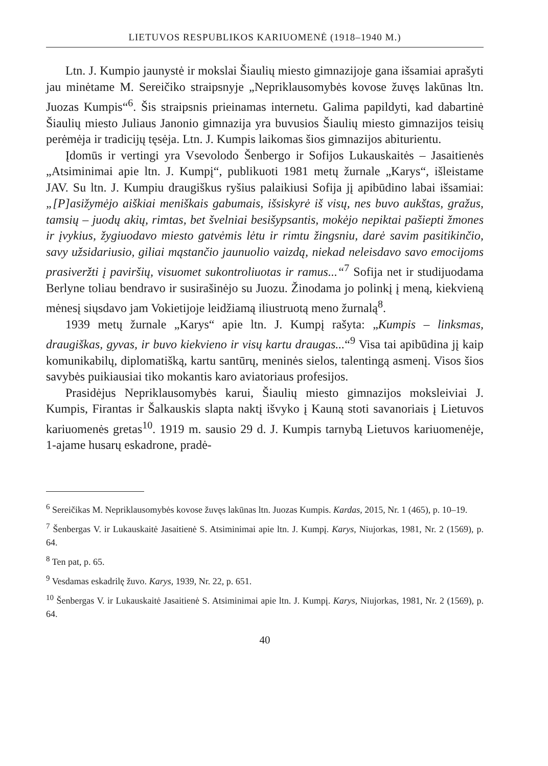LIETUVOS RESPUBLIKOS KARIUOMENĖ (1918–1940 M.)
Ltn. J. Kumpio jaunystė ir mokslai Šiaulių miesto gimnazijoje gana išsamiai aprašyti jau minėtame M. Sereičiko straipsnyje „Nepriklausomybės kovose žuvęs lakūnas ltn. Juozas Kumpis“<sup>6</sup>. Šis straipsnis prieinamas internetu. Galima papildyti, kad dabartinė Šiaulių miesto Juliaus Janonio gimnazija yra buvusios Šiaulių miesto gimnazijos teisių perėmėja ir tradicijų tęsėja. Ltn. J. Kumpis laikomas šios gimnazijos abiturientu.
Įdomūs ir vertingi yra Vsevolodo Šenbergo ir Sofijos Lukauskaitės – Jasaitienės „Atsiminimai apie ltn. J. Kumpį“, publikuoti 1981 metų žurnale „Karys“, išleistame JAV. Su ltn. J. Kumpiu draugiškus ryšius palaikiusi Sofija jį apibūdino labai išsamiai: „[P]asižymėjo aiškiai meniškais gabumais, išsiskyrė iš visų, nes buvo aukštas, gražus, tamsių – juodų akių, rimtas, bet švelniai besišypsantis, mokėjo nepiktai pašiepti žmones ir įvykius, žygiuodavo miesto gatvėmis lėtu ir rimtu žingsniu, darė savim pasitikinčio, savy užsidariusio, giliai mąstančio jaunuolio vaizdą, niekad neleisdavo savo emocijoms prasiveržti į paviršių, visuomet sukontroliuotas ir ramus...“<sup>7</sup> Sofija net ir studijuodama Berlyne toliau bendravo ir susirašinėjo su Juozu. Žinodama jo polinkį į meną, kiekvieną mėnesį siųsdavo jam Vokietijoje leidžiamą iliustruotą meno žurnalą<sup>8</sup>.
1939 metų žurnale „Karys“ apie ltn. J. Kumpį rašyta: „Kumpis – linksmas, draugiškas, gyvas, ir buvo kiekvieno ir visų kartu draugas...“<sup>9</sup> Visa tai apibūdina jį kaip komunikabilų, diplomatišką, kartu santūrų, meninės sielos, talentingą asmenį. Visos šios savybės puikiausiai tiko mokantis karo aviatoriaus profesijos.
Prasidėjus Nepriklausomybės karui, Šiaulių miesto gimnazijos moksleiviai J. Kumpis, Firantas ir Šalkauskis slapta naktį išvyko į Kauną stoti savanoriais į Lietuvos kariuomenės gretas<sup>10</sup>. 1919 m. sausio 29 d. J. Kumpis tarnybą Lietuvos kariuomenėje, 1-ajame husarų eskadrone, pradė-
<sup>6</sup> Sereičikas M. Nepriklausomybės kovose žuvęs lakūnas ltn. Juozas Kumpis. Kardas, 2015, Nr. 1 (465), p. 10–19.
<sup>7</sup> Šenbergas V. ir Lukauskaitė Jasaitienė S. Atsiminimai apie ltn. J. Kumpį. Karys, Niujorkas, 1981, Nr. 2 (1569), p. 64.
<sup>8</sup> Ten pat, p. 65.
<sup>9</sup> Vesdamas eskadrilę žuvo. Karys, 1939, Nr. 22, p. 651.
<sup>10</sup> Šenbergas V. ir Lukauskaitė Jasaitienė S. Atsiminimai apie ltn. J. Kumpį. Karys, Niujorkas, 1981, Nr. 2 (1569), p. 64.
40